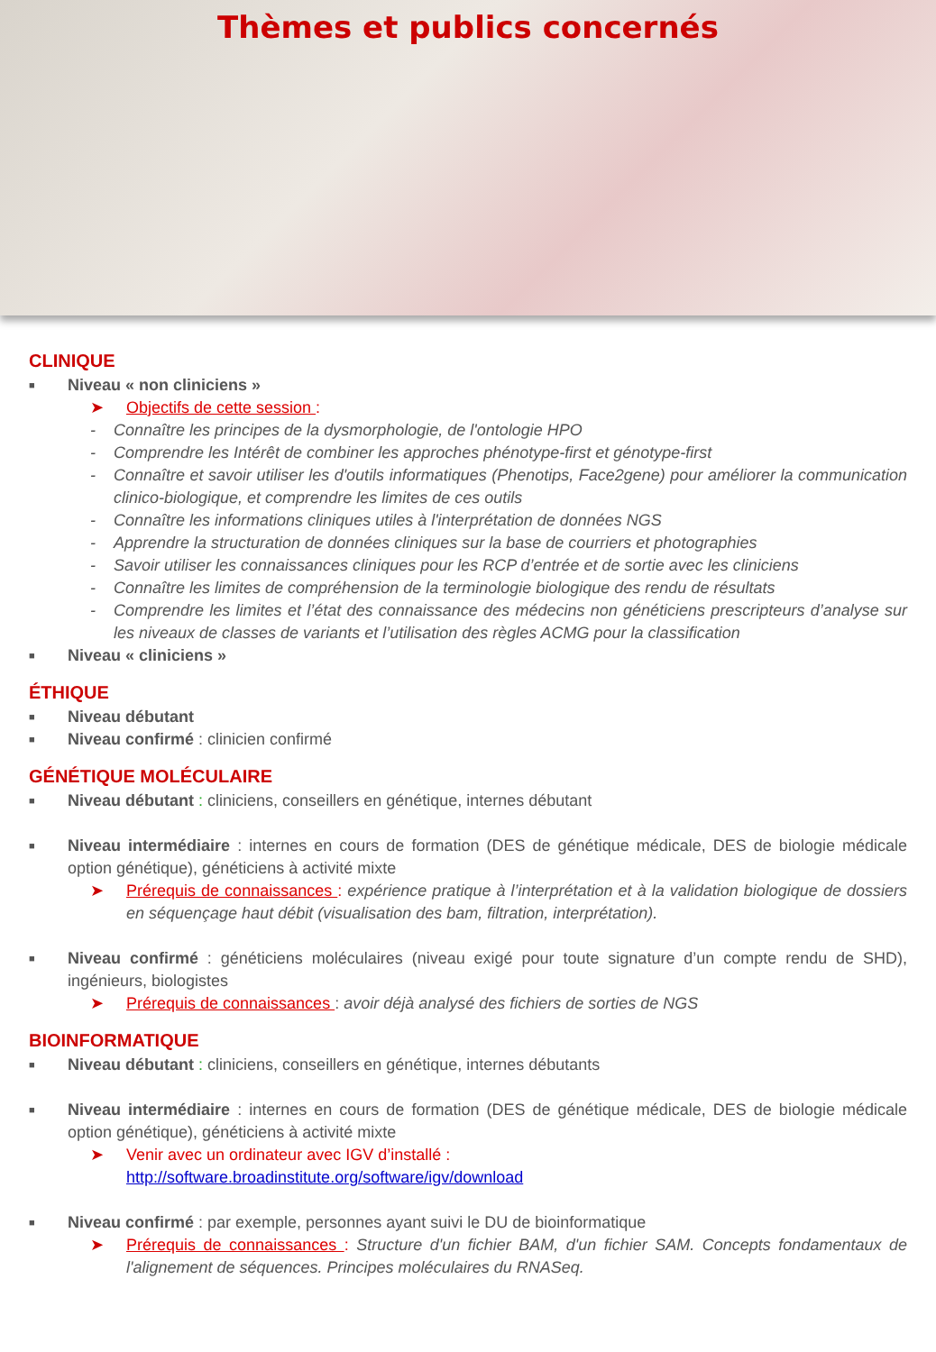Thèmes et publics concernés
CLINIQUE
■ Niveau « non cliniciens »
➤ Objectifs de cette session :
- Connaître les principes de la dysmorphologie, de l'ontologie HPO
- Comprendre les Intérêt de combiner les approches phénotype-first et génotype-first
- Connaître et savoir utiliser les d'outils informatiques (Phenotips, Face2gene) pour améliorer la communication clinico-biologique, et comprendre les limites de ces outils
- Connaître les informations cliniques utiles à l'interprétation de données NGS
- Apprendre la structuration de données cliniques sur la base de courriers et photographies
- Savoir utiliser les connaissances cliniques pour les RCP d’entrée et de sortie avec les cliniciens
- Connaître les limites de compréhension de la terminologie biologique des rendu de résultats
- Comprendre les limites et l’état des connaissance des médecins non généticiens prescripteurs d’analyse sur les niveaux de classes de variants et l’utilisation des règles ACMG pour la classification
■ Niveau « cliniciens »
ÉTHIQUE
■ Niveau débutant
■ Niveau confirmé : clinicien confirmé
GÉNÉTIQUE MOLÉCULAIRE
■ Niveau débutant : cliniciens, conseillers en génétique, internes débutant
■ Niveau intermédiaire : internes en cours de formation (DES de génétique médicale, DES de biologie médicale option génétique), généticiens à activité mixte
➤ Prérequis de connaissances : expérience pratique à l’interprétation et à la validation biologique de dossiers en séquençage haut débit (visualisation des bam, filtration, interprétation).
■ Niveau confirmé : généticiens moléculaires (niveau exigé pour toute signature d’un compte rendu de SHD), ingénieurs, biologistes
➤ Prérequis de connaissances : avoir déjà analysé des fichiers de sorties de NGS
BIOINFORMATIQUE
■ Niveau débutant : cliniciens, conseillers en génétique, internes débutants
■ Niveau intermédiaire : internes en cours de formation (DES de génétique médicale, DES de biologie médicale option génétique), généticiens à activité mixte
➤ Venir avec un ordinateur avec IGV d’installé :
http://software.broadinstitute.org/software/igv/download
■ Niveau confirmé : par exemple, personnes ayant suivi le DU de bioinformatique
➤ Prérequis de connaissances : Structure d'un fichier BAM, d'un fichier SAM. Concepts fondamentaux de l'alignement de séquences. Principes moléculaires du RNASeq.